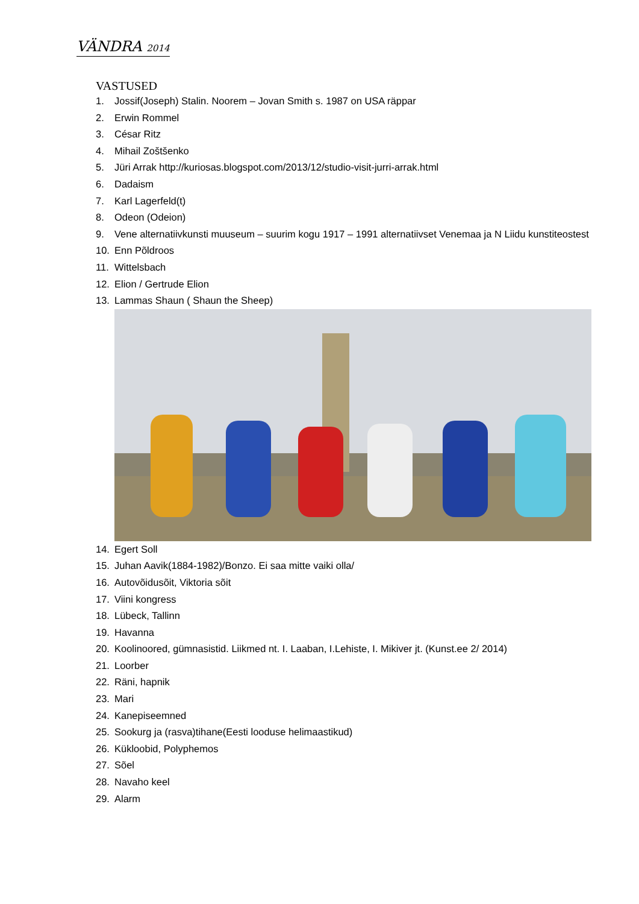VÄNDRA 2014
VASTUSED
1. Jossif(Joseph) Stalin. Noorem – Jovan Smith s. 1987 on USA räppar
2. Erwin Rommel
3. César Ritz
4. Mihail Zoštšenko
5. Jüri Arrak http://kuriosas.blogspot.com/2013/12/studio-visit-jurri-arrak.html
6. Dadaism
7. Karl Lagerfeld(t)
8. Odeon (Odeion)
9. Vene alternatiivkunsti muuseum – suurim kogu 1917 – 1991 alternatiivset Venemaa ja N Liidu kunstiteostest
10. Enn Põldroos
11. Wittelsbach
12. Elion / Gertrude Elion
13. Lammas Shaun ( Shaun the Sheep)
14. Egert Soll
15. Juhan Aavik(1884-1982)/Bonzo. Ei saa mitte vaiki olla/
16. Autovõidusõit, Viktoria sõit
17. Viini kongress
18. Lübeck, Tallinn
19. Havanna
20. Koolinoored, gümnasistid. Liikmed nt. I. Laaban, I.Lehiste, I. Mikiver jt. (Kunst.ee 2/ 2014)
21. Loorber
22. Räni, hapnik
23. Mari
24. Kanepiseemned
25. Sookurg ja (rasva)tihane(Eesti looduse helimaastikud)
26. Kükloobid, Polyphemos
27. Sõel
28. Navaho keel
29. Alarm